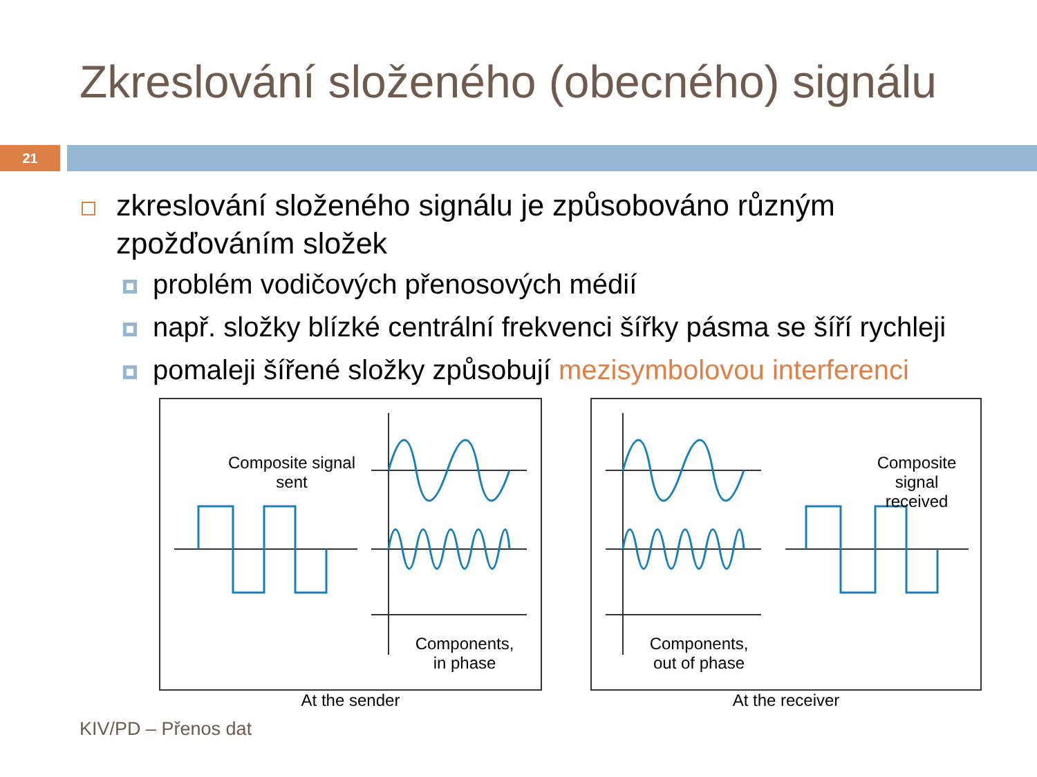Zkreslování složeného (obecného) signálu
21
zkreslování složeného signálu je způsobováno různým zpožďováním složek
problém vodičových přenosových médií
např. složky blízké centrální frekvenci šířky pásma se šíří rychleji
pomaleji šířené složky způsobují mezisymbolovou interferenci
Composite signal
sent
Components,
in phase
At the sender
Composite signal
received
Components,
out of phase
At the receiver
KIV/PD – Přenos dat